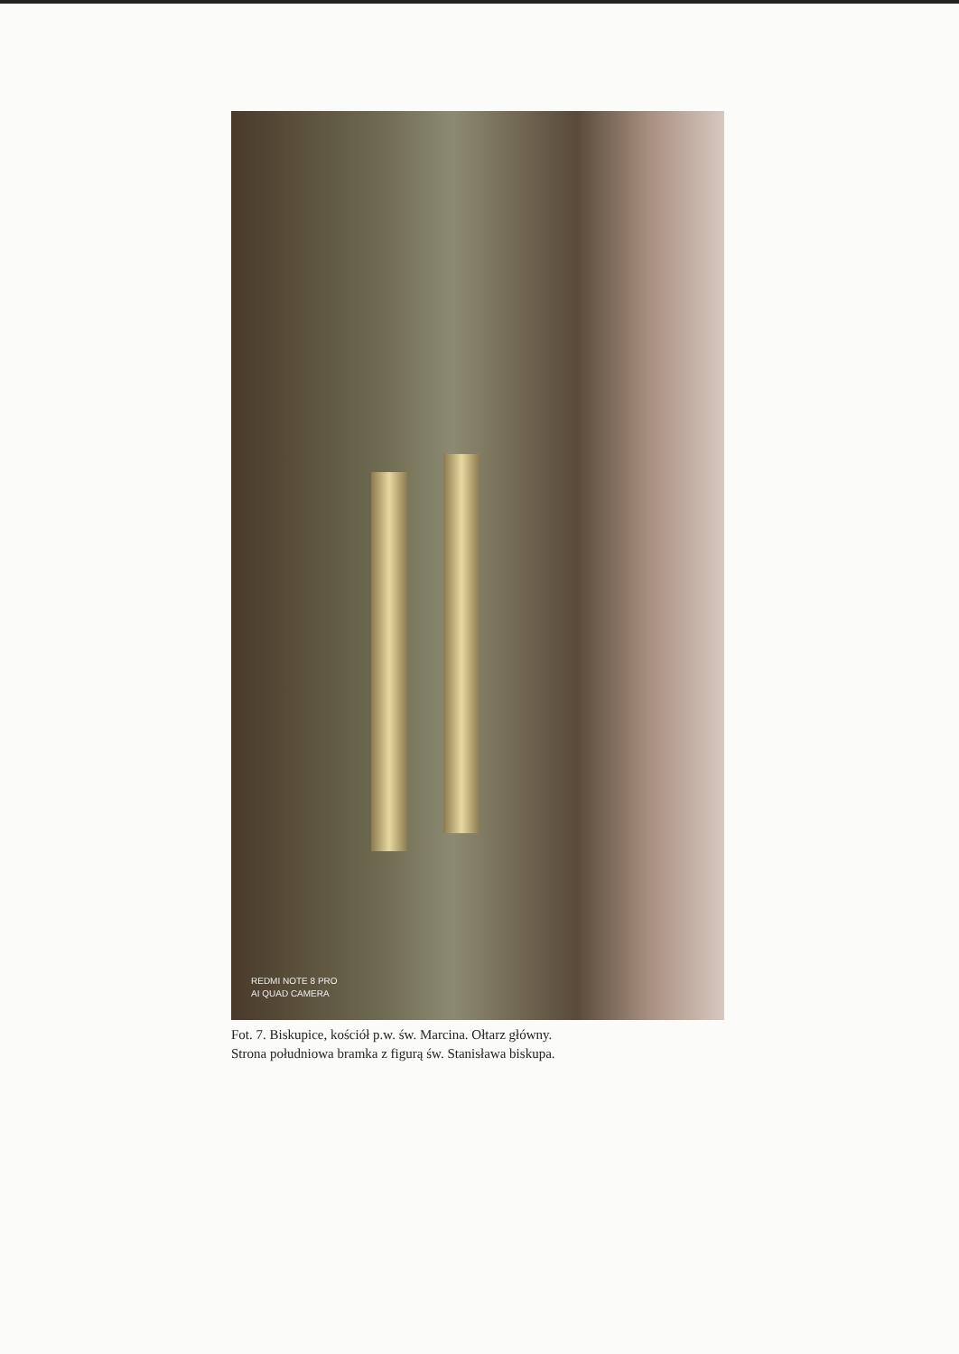REDMI NOTE 8 PRO
AI QUAD CAMERA
Fot. 7. Biskupice, kościół p.w. św. Marcina. Ołtarz główny.
Strona południowa bramka z figurą św. Stanisława biskupa.